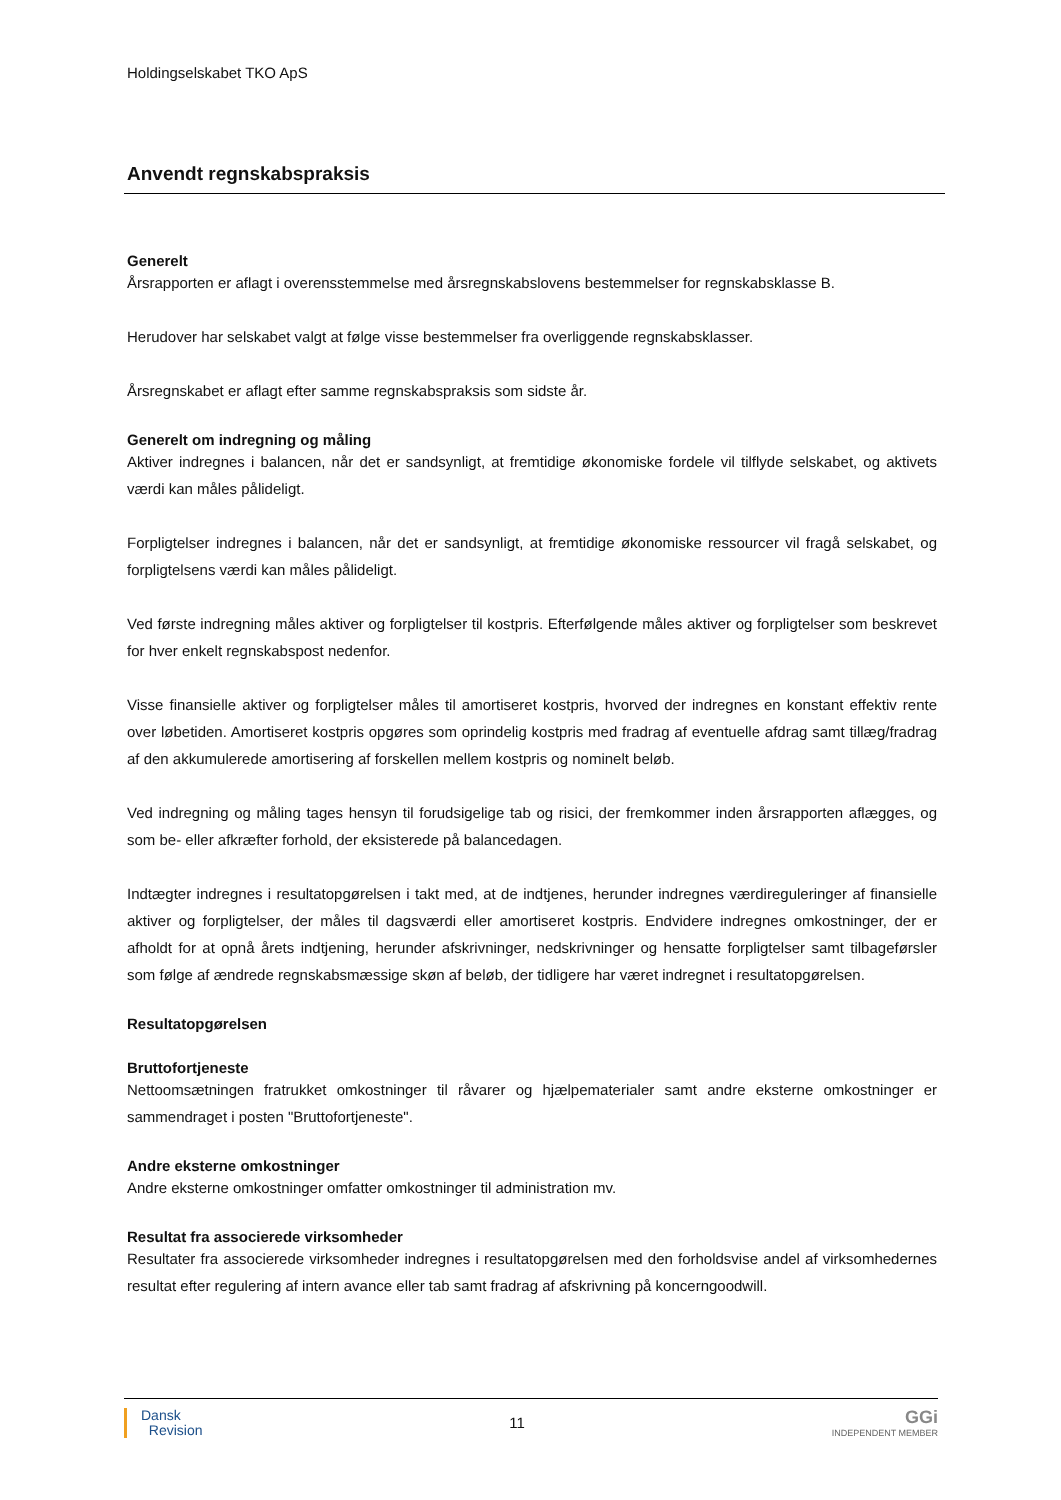Holdingselskabet TKO ApS
Anvendt regnskabspraksis
Generelt
Årsrapporten er aflagt i overensstemmelse med årsregnskabslovens bestemmelser for regnskabsklasse B.
Herudover har selskabet valgt at følge visse bestemmelser fra overliggende regnskabsklasser.
Årsregnskabet er aflagt efter samme regnskabspraksis som sidste år.
Generelt om indregning og måling
Aktiver indregnes i balancen, når det er sandsynligt, at fremtidige økonomiske fordele vil tilflyde selskabet, og aktivets værdi kan måles pålideligt.
Forpligtelser indregnes i balancen, når det er sandsynligt, at fremtidige økonomiske ressourcer vil fragå selskabet, og forpligtelsens værdi kan måles pålideligt.
Ved første indregning måles aktiver og forpligtelser til kostpris. Efterfølgende måles aktiver og forpligtelser som beskrevet for hver enkelt regnskabspost nedenfor.
Visse finansielle aktiver og forpligtelser måles til amortiseret kostpris, hvorved der indregnes en konstant effektiv rente over løbetiden. Amortiseret kostpris opgøres som oprindelig kostpris med fradrag af eventuelle afdrag samt tillæg/fradrag af den akkumulerede amortisering af forskellen mellem kostpris og nominelt beløb.
Ved indregning og måling tages hensyn til forudsigelige tab og risici, der fremkommer inden årsrapporten aflægges, og som be- eller afkræfter forhold, der eksisterede på balancedagen.
Indtægter indregnes i resultatopgørelsen i takt med, at de indtjenes, herunder indregnes værdireguleringer af finansielle aktiver og forpligtelser, der måles til dagsværdi eller amortiseret kostpris. Endvidere indregnes omkostninger, der er afholdt for at opnå årets indtjening, herunder afskrivninger, nedskrivninger og hensatte forpligtelser samt tilbageførsler som følge af ændrede regnskabsmæssige skøn af beløb, der tidligere har været indregnet i resultatopgørelsen.
Resultatopgørelsen
Bruttofortjeneste
Nettoomsætningen fratrukket omkostninger til råvarer og hjælpematerialer samt andre eksterne omkostninger er sammendraget i posten "Bruttofortjeneste".
Andre eksterne omkostninger
Andre eksterne omkostninger omfatter omkostninger til administration mv.
Resultat fra associerede virksomheder
Resultater fra associerede virksomheder indregnes i resultatopgørelsen med den forholdsvise andel af virksomhedernes resultat efter regulering af intern avance eller tab samt fradrag af afskrivning på koncerngoodwill.
Dansk
Revision
11
GGi
INDEPENDENT MEMBER